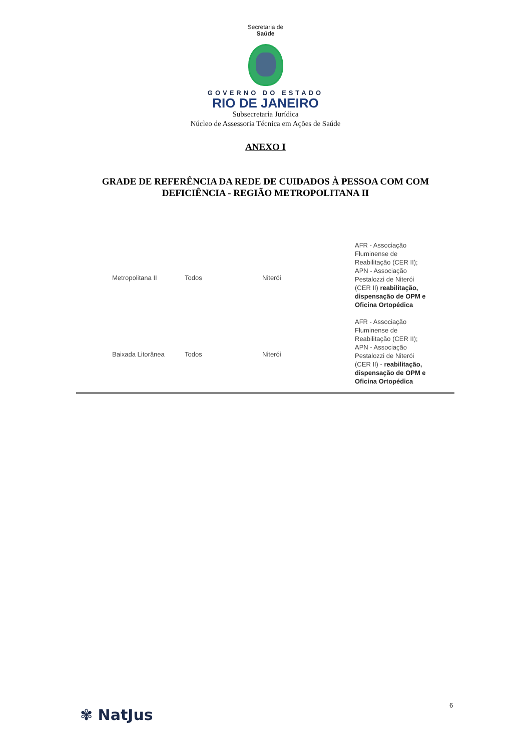Secretaria de
Saúde
GOVERNO DO ESTADO
RIO DE JANEIRO
Subsecretaria Jurídica
Núcleo de Assessoria Técnica em Ações de Saúde
ANEXO I
GRADE DE REFERÊNCIA DA REDE DE CUIDADOS À PESSOA COM COM
DEFICIÊNCIA - REGIÃO METROPOLITANA II
| Metropolitana II | Todos | Niterói | AFR - Associação Fluminense de Reabilitação (CER II); APN - Associação Pestalozzi de Niterói (CER II) reabilitação, dispensação de OPM e Oficina Ortopédica |
| Baixada Litorânea | Todos | Niterói | AFR - Associação Fluminense de Reabilitação (CER II); APN - Associação Pestalozzi de Niterói (CER II) - reabilitação, dispensação de OPM e Oficina Ortopédica |
✾ NatJus
6